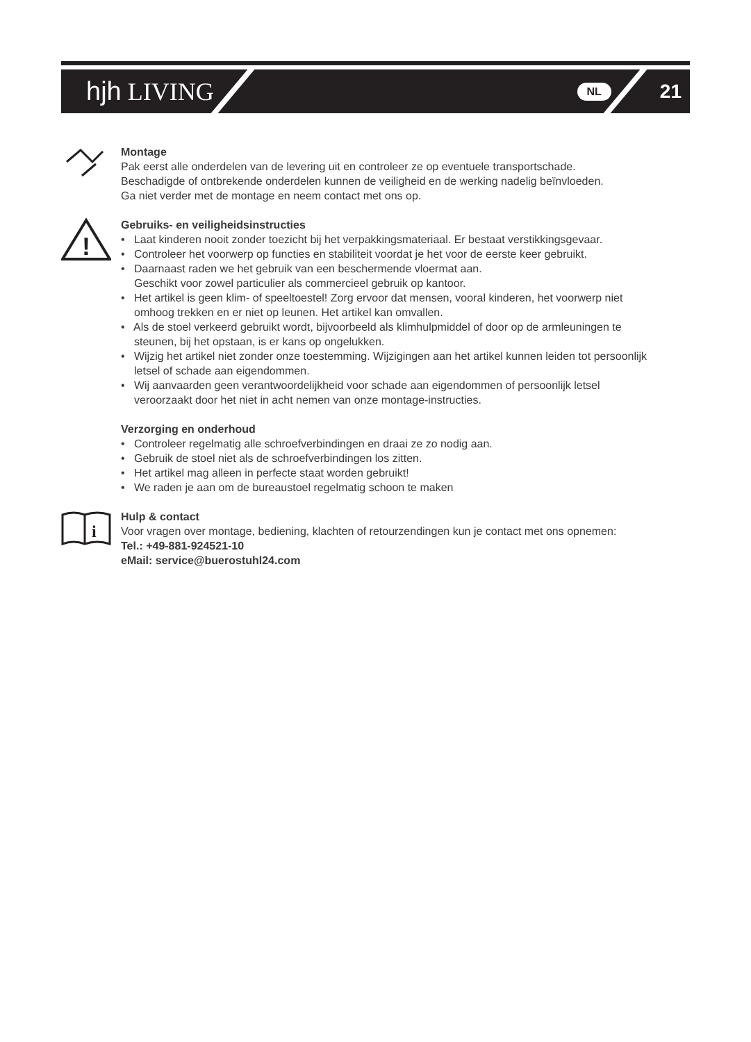hjh LIVING
NL 21
Montage
Pak eerst alle onderdelen van de levering uit en controleer ze op eventuele transportschade.
Beschadigde of ontbrekende onderdelen kunnen de veiligheid en de werking nadelig beïnvloeden.
Ga niet verder met de montage en neem contact met ons op.
!
Gebruiks- en veiligheidsinstructies
• Laat kinderen nooit zonder toezicht bij het verpakkingsmateriaal. Er bestaat verstikkingsgevaar.
• Controleer het voorwerp op functies en stabiliteit voordat je het voor de eerste keer gebruikt.
• Daarnaast raden we het gebruik van een beschermende vloermat aan.
Geschikt voor zowel particulier als commercieel gebruik op kantoor.
• Het artikel is geen klim- of speeltoestel! Zorg ervoor dat mensen, vooral kinderen, het voorwerp niet omhoog trekken en er niet op leunen. Het artikel kan omvallen.
• Als de stoel verkeerd gebruikt wordt, bijvoorbeeld als klimhulpmiddel of door op de armleuningen te steunen, bij het opstaan, is er kans op ongelukken.
• Wijzig het artikel niet zonder onze toestemming. Wijzigingen aan het artikel kunnen leiden tot persoonlijk letsel of schade aan eigendommen.
• Wij aanvaarden geen verantwoordelijkheid voor schade aan eigendommen of persoonlijk letsel veroorzaakt door het niet in acht nemen van onze montage-instructies.
Verzorging en onderhoud
• Controleer regelmatig alle schroefverbindingen en draai ze zo nodig aan.
• Gebruik de stoel niet als de schroefverbindingen los zitten.
• Het artikel mag alleen in perfecte staat worden gebruikt!
• We raden je aan om de bureaustoel regelmatig schoon te maken
i
Hulp & contact
Voor vragen over montage, bediening, klachten of retourzendingen kun je contact met ons opnemen:
Tel.: +49-881-924521-10
eMail: service@buerostuhl24.com